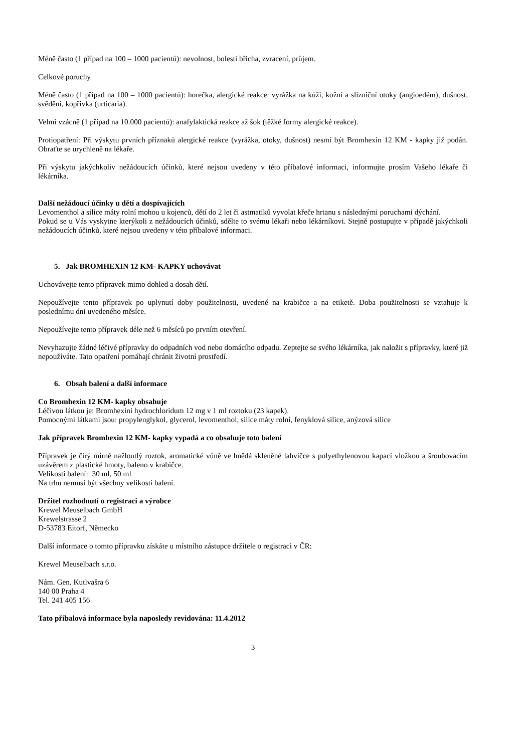Méně často (1 případ na 100 – 1000 pacientů): nevolnost, bolesti břicha, zvracení, průjem.
Celkové poruchy
Méně často (1 případ na 100 – 1000 pacientů): horečka, alergické reakce: vyrážka na kůži, kožní a slizniční otoky (angioedém), dušnost, svědění, kopřivka (urticaria).
Velmi vzácně (1 případ na 10.000 pacientů): anafylaktická reakce až šok (těžké formy alergické reakce).
Protiopatření: Při výskytu prvních příznaků alergické reakce (vyrážka, otoky, dušnost) nesmí být Bromhexin 12 KM - kapky již podán. Obraťte se urychleně na lékaře.
Při výskytu jakýchkoliv nežádoucích účinků, které nejsou uvedeny v této příbalové informaci, informujte prosím Vašeho lékaře či lékárníka.
Další nežádoucí účinky u dětí a dospívajících
Levomenthol a silice máty rolní mohou u kojenců, dětí do 2 let či astmatiků vyvolat křeče hrtanu s následnými poruchami dýchání.
Pokud se u Vás vyskytne kterýkoli z nežádoucích účinků, sdělte to svému lékaři nebo lékárníkovi. Stejně postupujte v případě jakýchkoli nežádoucích účinků, které nejsou uvedeny v této příbalové informaci.
5. Jak BROMHEXIN 12 KM- KAPKY uchovávat
Uchovávejte tento přípravek mimo dohled a dosah dětí.
Nepoužívejte tento přípravek po uplynutí doby použitelnosti, uvedené na krabičce a na etiketě. Doba použitelnosti se vztahuje k poslednímu dni uvedeného měsíce.
Nepoužívejte tento přípravek déle než 6 měsíců po prvním otevření.
Nevyhazujte žádné léčivé přípravky do odpadních vod nebo domácího odpadu. Zeptejte se svého lékárníka, jak naložit s přípravky, které již nepoužíváte. Tato opatření pomáhají chránit životní prostředí.
6. Obsah balení a další informace
Co Bromhexin 12 KM- kapky obsahuje
Léčivou látkou je: Bromhexini hydrochloridum 12 mg v 1 ml roztoku (23 kapek).
Pomocnými látkami jsou: propylenglykol, glycerol, levomenthol, silice máty rolní, fenyklová silice, anýzová silice
Jak přípravek Bromhexin 12 KM- kapky vypadá a co obsahuje toto balení
Přípravek je čirý mírně nažloutlý roztok, aromatické vůně ve hnědá skleněné lahvičce s polyethylenovou kapací vložkou a šroubovacím uzávěrem z plastické hmoty, baleno v krabičce.
Velikosti balení: 30 ml, 50 ml
Na trhu nemusí být všechny velikosti balení.
Držitel rozhodnutí o registraci a výrobce
Krewel Meuselbach GmbH
Krewelstrasse 2
D-53783 Eitorf, Německo
Další informace o tomto přípravku získáte u místního zástupce držitele o registraci v ČR:
Krewel Meuselbach s.r.o.
Nám. Gen. Kutlvašra 6
140 00 Praha 4
Tel. 241 405 156
Tato příbalová informace byla naposledy revidována: 11.4.2012
3